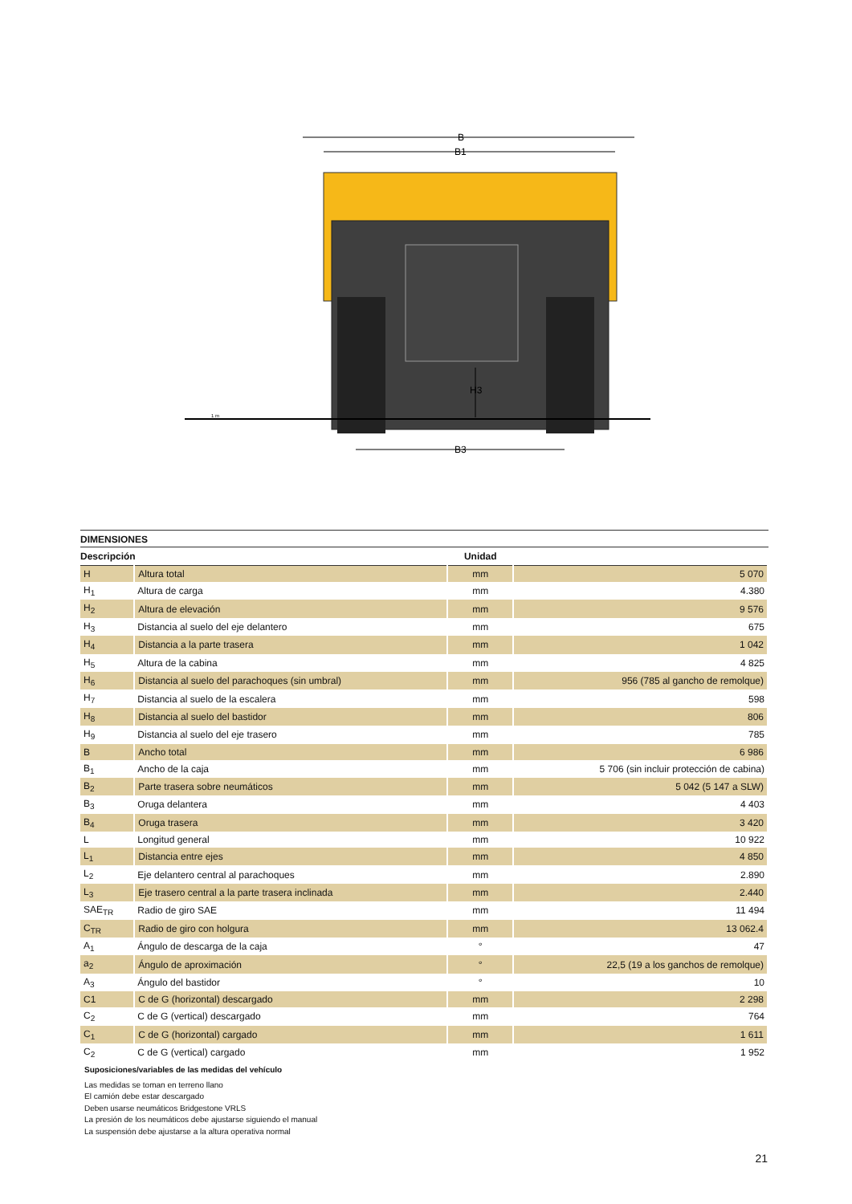B
B1
H3
B3
1 m
DIMENSIONES
| Descripción | | Unidad | |
| --- | --- | --- | --- |
| H | Altura total | mm | 5 070 |
| H<sub>1</sub> | Altura de carga | mm | 4.380 |
| H<sub>2</sub> | Altura de elevación | mm | 9 576 |
| H<sub>3</sub> | Distancia al suelo del eje delantero | mm | 675 |
| H<sub>4</sub> | Distancia a la parte trasera | mm | 1 042 |
| H<sub>5</sub> | Altura de la cabina | mm | 4 825 |
| H<sub>6</sub> | Distancia al suelo del parachoques (sin umbral) | mm | 956 (785 al gancho de remolque) |
| H<sub>7</sub> | Distancia al suelo de la escalera | mm | 598 |
| H<sub>8</sub> | Distancia al suelo del bastidor | mm | 806 |
| H<sub>9</sub> | Distancia al suelo del eje trasero | mm | 785 |
| B | Ancho total | mm | 6 986 |
| B<sub>1</sub> | Ancho de la caja | mm | 5 706 (sin incluir protección de cabina) |
| B<sub>2</sub> | Parte trasera sobre neumáticos | mm | 5 042 (5 147 a SLW) |
| B<sub>3</sub> | Oruga delantera | mm | 4 403 |
| B<sub>4</sub> | Oruga trasera | mm | 3 420 |
| L | Longitud general | mm | 10 922 |
| L<sub>1</sub> | Distancia entre ejes | mm | 4 850 |
| L<sub>2</sub> | Eje delantero central al parachoques | mm | 2.890 |
| L<sub>3</sub> | Eje trasero central a la parte trasera inclinada | mm | 2.440 |
| SAE<sub>TR</sub> | Radio de giro SAE | mm | 11 494 |
| C<sub>TR</sub> | Radio de giro con holgura | mm | 13 062.4 |
| A<sub>1</sub> | Ángulo de descarga de la caja | ° | 47 |
| a<sub>2</sub> | Ángulo de aproximación | ° | 22,5 (19 a los ganchos de remolque) |
| A<sub>3</sub> | Ángulo del bastidor | ° | 10 |
| C1 | C de G (horizontal) descargado | mm | 2 298 |
| C<sub>2</sub> | C de G (vertical) descargado | mm | 764 |
| C<sub>1</sub> | C de G (horizontal) cargado | mm | 1 611 |
| C<sub>2</sub> | C de G (vertical) cargado | mm | 1 952 |
Suposiciones/variables de las medidas del vehículo
Las medidas se toman en terreno llano
El camión debe estar descargado
Deben usarse neumáticos Bridgestone VRLS
La presión de los neumáticos debe ajustarse siguiendo el manual
La suspensión debe ajustarse a la altura operativa normal
21